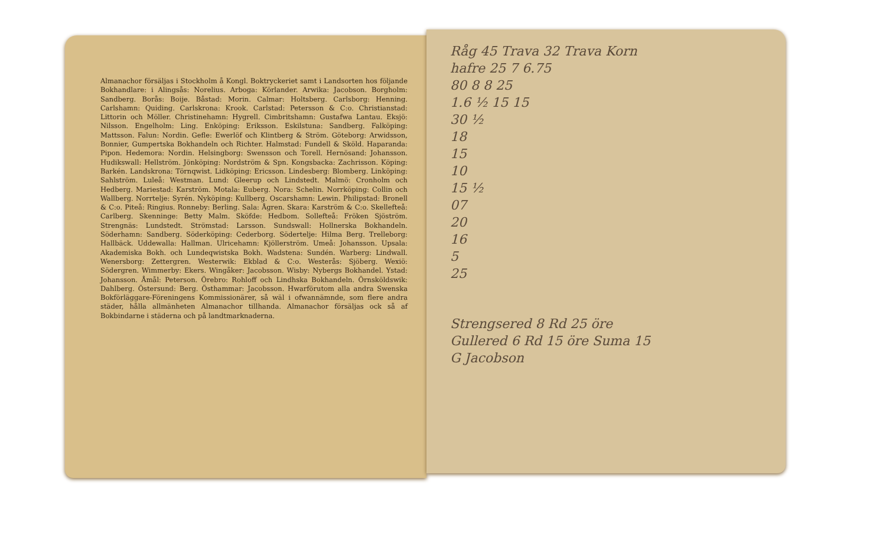Almanachor försäljas i Stockholm å Kongl. Boktryckeriet samt i Landsorten hos följande Bokhandlare: i Alingsås: Norelius. Arboga: Körlander. Arwika: Jacobson. Borgholm: Sandberg. Borås: Boije. Båstad: Morin. Calmar: Holtsberg. Carlsborg: Henning. Carlshamn: Quiding. Carlskrona: Krook. Carlstad: Petersson & C:o. Christianstad: Littorin och Möller. Christinehamn: Hygrell. Cimbritshamn: Gustafwa Lantau. Eksjö: Nilsson. Engelholm: Ling. Enköping: Eriksson. Eskilstuna: Sandberg. Falköping: Mattsson. Falun: Nordin. Gefle: Ewerlöf och Klintberg & Ström. Göteborg: Arwidsson, Bonnier, Gumpertska Bokhandeln och Richter. Halmstad: Fundell & Sköld. Haparanda: Pipon. Hedemora: Nordin. Helsingborg: Swensson och Torell. Hernösand: Johansson. Hudikswall: Hellström. Jönköping: Nordström & Spn. Kongsbacka: Zachrisson. Köping: Barkén. Landskrona: Törnqwist. Lidköping: Ericsson. Lindesberg: Blomberg. Linköping: Sahlström. Luleå: Westman. Lund: Gleerup och Lindstedt. Malmö: Cronholm och Hedberg. Mariestad: Karström. Motala: Euberg. Nora: Schelin. Norrköping: Collin och Wallberg. Norrtelje: Syrén. Nyköping: Kullberg. Oscarshamn: Lewin. Philipstad: Bronell & C:o. Piteå: Ringius. Ronneby: Berling. Sala: Ågren. Skara: Karström & C:o. Skellefteå: Carlberg. Skenninge: Betty Malm. Sköfde: Hedbom. Sollefteå: Fröken Sjöström. Strengnäs: Lundstedt. Strömstad: Larsson. Sundswall: Hollnerska Bokhandeln. Söderhamn: Sandberg. Söderköping: Cederborg. Södertelje: Hilma Berg. Trelleborg: Hallbäck. Uddewalla: Hallman. Ulricehamn: Kjöllerström. Umeå: Johansson. Upsala: Akademiska Bokh. och Lundeqwistska Bokh. Wadstena: Sundén. Warberg: Lindwall. Wenersborg: Zettergren. Westerwik: Ekblad & C:o. Westerås: Sjöberg. Wexiö: Södergren. Wimmerby: Ekers. Wingåker: Jacobsson. Wisby: Nybergs Bokhandel. Ystad: Johansson. Åmål: Peterson. Örebro: Rohloff och Lindhska Bokhandeln. Örnsköldswik: Dahlberg. Östersund: Berg. Östhammar: Jacobsson. Hwarförutom alla andra Swenska Bokförläggare-Föreningens Kommissionärer, så wäl i ofwannämnde, som flere andra städer, hålla allmänheten Almanachor tillhanda. Almanachor försäljas ock så af Bokbindarne i städerna och på landtmarknaderna.
Råg 45 Trava 32 Trava Korn
hafre 25 7 6.75
80 8 8 25
1.6 ½ 15 15
30 ½
18
15
10
15 ½
07
20
16
5
25
Strengsered 8 Rd 25 öre
Gullered 6 Rd 15 öre Suma 15
G Jacobson